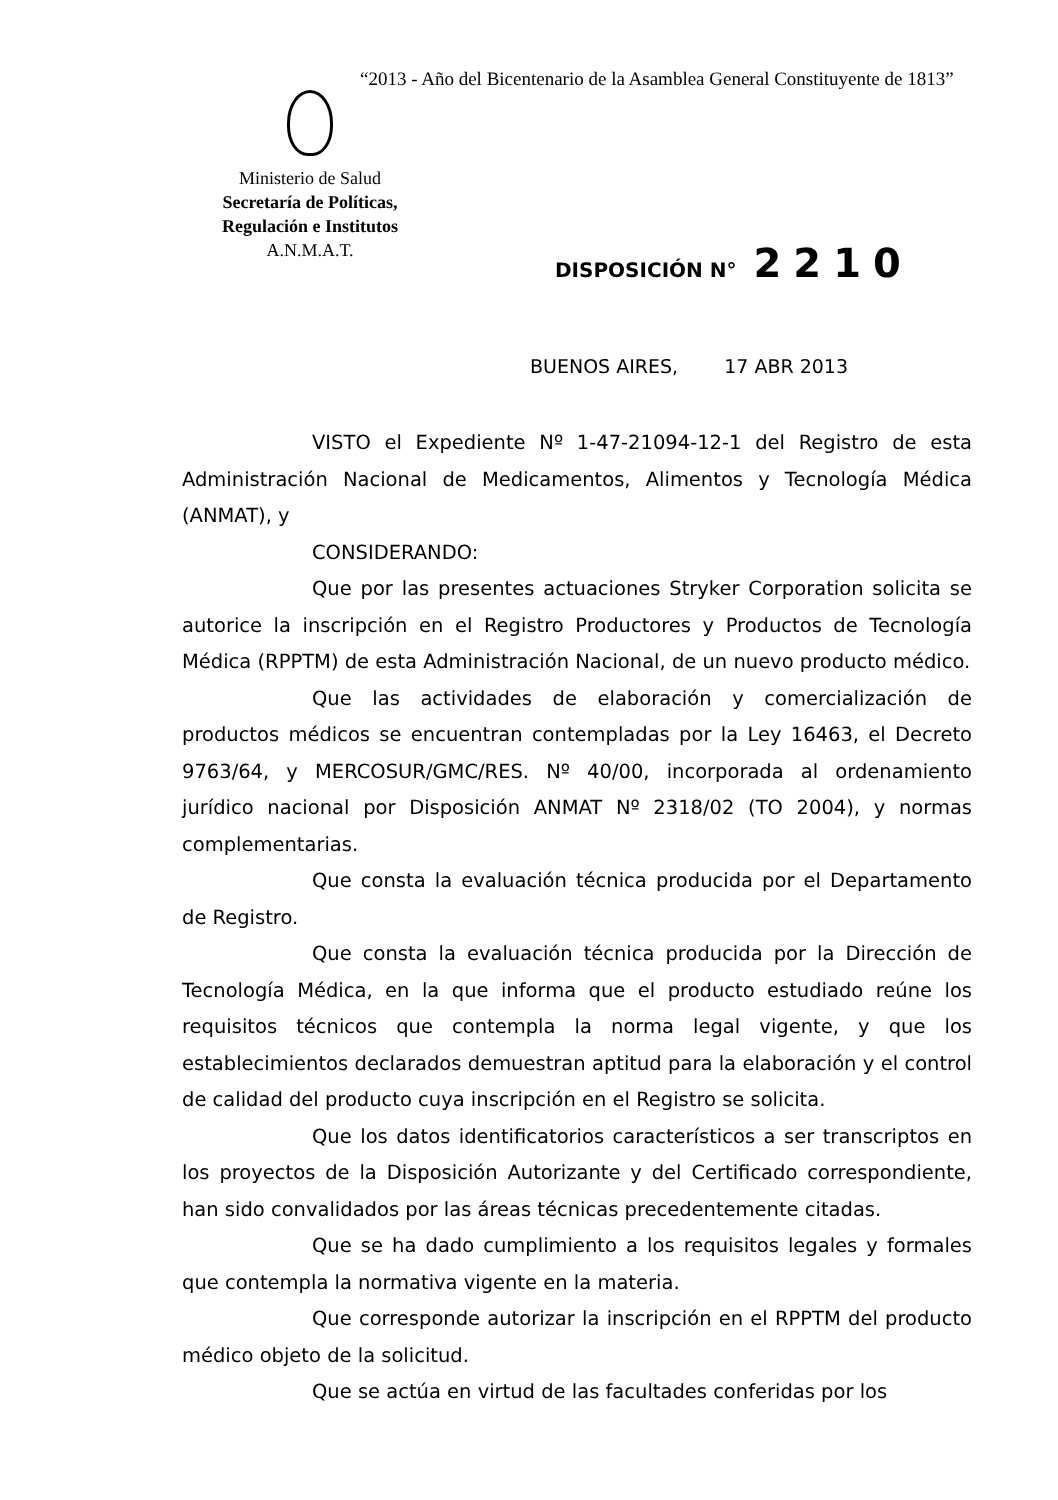“2013 - Año del Bicentenario de la Asamblea General Constituyente de 1813”
Ministerio de Salud
Secretaría de Políticas,
Regulación e Institutos
A.N.M.A.T.
DISPOSICIÓN N° 2210
BUENOS AIRES, 17 ABR 2013
VISTO el Expediente Nº 1-47-21094-12-1 del Registro de esta Administración Nacional de Medicamentos, Alimentos y Tecnología Médica (ANMAT), y
CONSIDERANDO:
Que por las presentes actuaciones Stryker Corporation solicita se autorice la inscripción en el Registro Productores y Productos de Tecnología Médica (RPPTM) de esta Administración Nacional, de un nuevo producto médico.
Que las actividades de elaboración y comercialización de productos médicos se encuentran contempladas por la Ley 16463, el Decreto 9763/64, y MERCOSUR/GMC/RES. Nº 40/00, incorporada al ordenamiento jurídico nacional por Disposición ANMAT Nº 2318/02 (TO 2004), y normas complementarias.
Que consta la evaluación técnica producida por el Departamento de Registro.
Que consta la evaluación técnica producida por la Dirección de Tecnología Médica, en la que informa que el producto estudiado reúne los requisitos técnicos que contempla la norma legal vigente, y que los establecimientos declarados demuestran aptitud para la elaboración y el control de calidad del producto cuya inscripción en el Registro se solicita.
Que los datos identificatorios característicos a ser transcriptos en los proyectos de la Disposición Autorizante y del Certificado correspondiente, han sido convalidados por las áreas técnicas precedentemente citadas.
Que se ha dado cumplimiento a los requisitos legales y formales que contempla la normativa vigente en la materia.
Que corresponde autorizar la inscripción en el RPPTM del producto médico objeto de la solicitud.
Que se actúa en virtud de las facultades conferidas por los